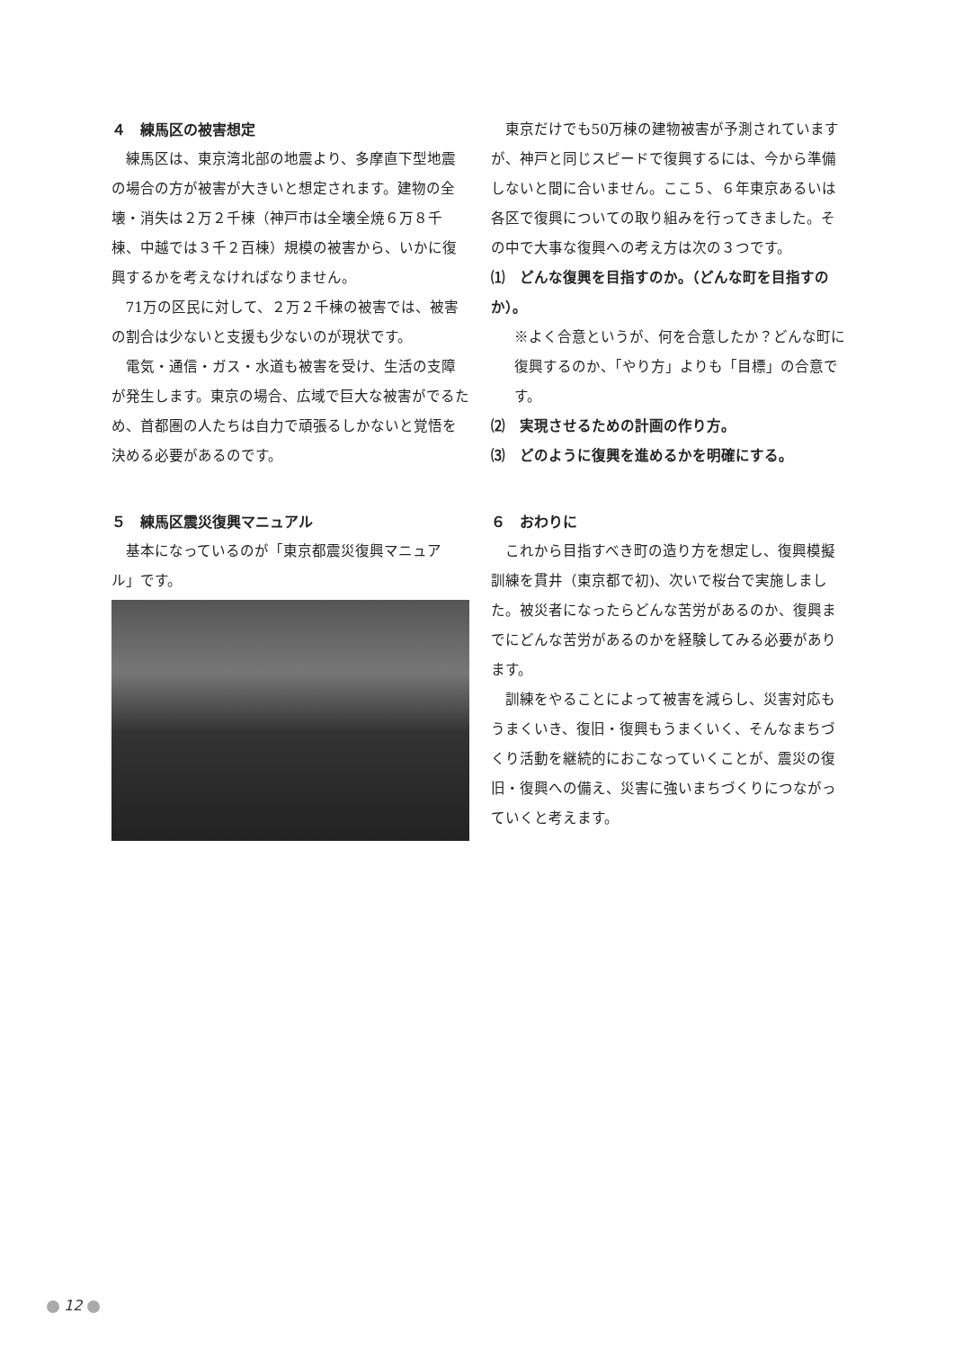４　練馬区の被害想定
練馬区は、東京湾北部の地震より、多摩直下型地震の場合の方が被害が大きいと想定されます。建物の全壊・消失は２万２千棟（神戸市は全壊全焼６万８千棟、中越では３千２百棟）規模の被害から、いかに復興するかを考えなければなりません。
71万の区民に対して、２万２千棟の被害では、被害の割合は少ないと支援も少ないのが現状です。
電気・通信・ガス・水道も被害を受け、生活の支障が発生します。東京の場合、広域で巨大な被害がでるため、首都圏の人たちは自力で頑張るしかないと覚悟を決める必要があるのです。
東京だけでも50万棟の建物被害が予測されていますが、神戸と同じスピードで復興するには、今から準備しないと間に合いません。ここ５、６年東京あるいは各区で復興についての取り組みを行ってきました。その中で大事な復興への考え方は次の３つです。
⑴　どんな復興を目指すのか。（どんな町を目指すのか）。
※よく合意というが、何を合意したか？どんな町に復興するのか、「やり方」よりも「目標」の合意です。
⑵　実現させるための計画の作り方。
⑶　どのように復興を進めるかを明確にする。
５　練馬区震災復興マニュアル
基本になっているのが「東京都震災復興マニュアル」です。
６　おわりに
これから目指すべき町の造り方を想定し、復興模擬訓練を貫井（東京都で初)、次いで桜台で実施しました。被災者になったらどんな苦労があるのか、復興までにどんな苦労があるのかを経験してみる必要があります。
訓練をやることによって被害を減らし、災害対応もうまくいき、復旧・復興もうまくいく、そんなまちづくり活動を継続的におこなっていくことが、震災の復旧・復興への備え、災害に強いまちづくりにつながっていくと考えます。
12